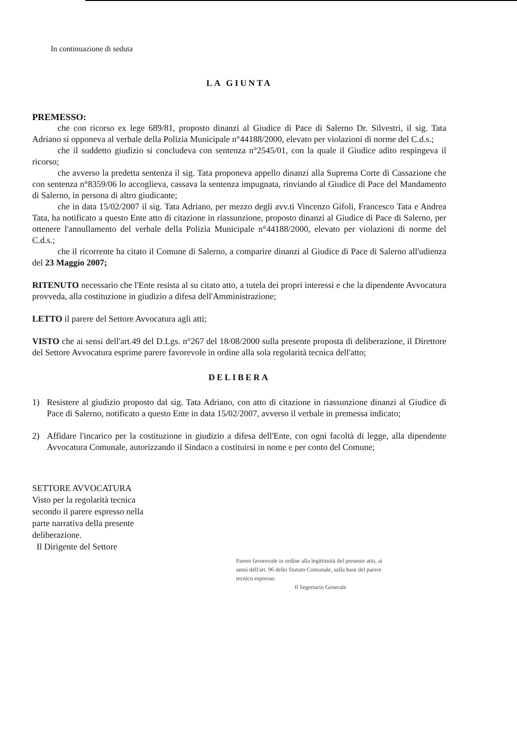In continuazione di seduta
LA GIUNTA
PREMESSO:
che con ricorso ex lege 689/81, proposto dinanzi al Giudice di Pace di Salerno Dr. Silvestri, il sig. Tata Adriano si opponeva al verbale della Polizia Municipale n°44188/2000, elevato per violazioni di norme del C.d.s.;
che il suddetto giudizio si concludeva con sentenza n°2545/01, con la quale il Giudice adito respingeva il ricorso;
che avverso la predetta sentenza il sig. Tata proponeva appello dinanzi alla Suprema Corte di Cassazione che con sentenza n°8359/06 lo accoglieva, cassava la sentenza impugnata, rinviando al Giudice di Pace del Mandamento di Salerno, in persona di altro giudicante;
che in data 15/02/2007 il sig. Tata Adriano, per mezzo degli avv.ti Vincenzo Gifoli, Francesco Tata e Andrea Tata, ha notificato a questo Ente atto di citazione in riassunzione, proposto dinanzi al Giudice di Pace di Salerno, per ottenere l'annullamento del verbale della Polizia Municipale n°44188/2000, elevato per violazioni di norme del C.d.s.;
che il ricorrente ha citato il Comune di Salerno, a comparire dinanzi al Giudice di Pace di Salerno all'udienza del 23 Maggio 2007;
RITENUTO necessario che l'Ente resista al su citato atto, a tutela dei propri interessi e che la dipendente Avvocatura provveda, alla costituzione in giudizio a difesa dell'Amministrazione;
LETTO il parere del Settore Avvocatura agli atti;
VISTO che ai sensi dell'art.49 del D.Lgs. n°267 del 18/08/2000 sulla presente proposta di deliberazione, il Direttore del Settore Avvocatura esprime parere favorevole in ordine alla sola regolarità tecnica dell'atto;
DELIBERA
1) Resistere al giudizio proposto dal sig. Tata Adriano, con atto di citazione in riassunzione dinanzi al Giudice di Pace di Salerno, notificato a questo Ente in data 15/02/2007, avverso il verbale in premessa indicato;
2) Affidare l'incarico per la costituzione in giudizio a difesa dell'Ente, con ogni facoltà di legge, alla dipendente Avvocatura Comunale, autorizzando il Sindaco a costituirsi in nome e per conto del Comune;
SETTORE AVVOCATURA
Visto per la regolarità tecnica
secondo il parere espresso nella
parte narrativa della presente
deliberazione.
Il Dirigente del Settore
Parere favorevole in ordine alla legittimità del presente atto, ai sensi dell'art. 96 dello Statuto Comunale, sulla base del parere tecnico espresso.
Il Segretario Generale